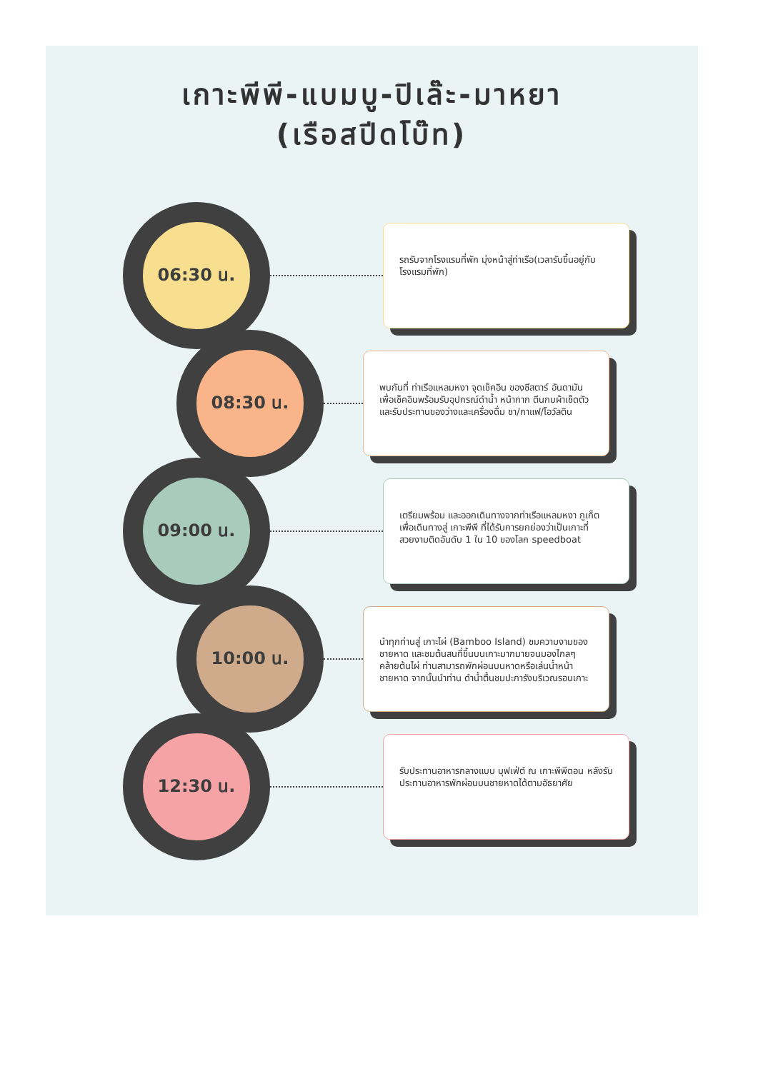เกาะพีพี-แบมบู-ปิเล๊ะ-มาหยา
(เรือสปีดโบ๊ท)
06:30 น.
รถรับจากโรงแรมที่พัก มุ่งหน้าสู่ท่าเรือ(เวลารับขึ้นอยู่กับโรงแรมที่พัก)
08:30 น.
พบกันที่ ท่าเรือแหลมหงา จุดเช็คอิน ของซีสตาร์ อันดามัน เพื่อเช็คอินพร้อมรับอุปกรณ์ดำน้ำ หน้ากาก ตีนกบผ้าเช็ดตัว และรับประทานของว่างและเครื่องดื่ม ชา/กาแฟ/โอวัลติน
09:00 น.
เตรียมพร้อม และออกเดินทางจากท่าเรือแหลมหงา ภูเก็ต เพื่อเดินทางสู่ เกาะพีพี ที่ได้รับการยกย่องว่าเป็นเกาะที่สวยงามติดอันดับ 1 ใน 10 ของโลก speedboat
10:00 น.
นำทุกท่านสู่ เกาะไผ่ (Bamboo Island) ชมความงามของชายหาด และชมต้นสนที่ขึ้นบนเกาะมากมายจนมองไกลๆคล้ายต้นไผ่ ท่านสามารถพักผ่อนบนหาดหรือเล่นน้ำหน้าชายหาด จากนั้นนำท่าน ดำน้ำตื้นชมปะการังบริเวณรอบเกาะ
12:30 น.
รับประทานอาหารกลางแบบ บุฟเฟ่ต์ ณ เกาะพีพีดอน หลังรับประทานอาหารพักผ่อนบนชายหาดได้ตามอัธยาศัย